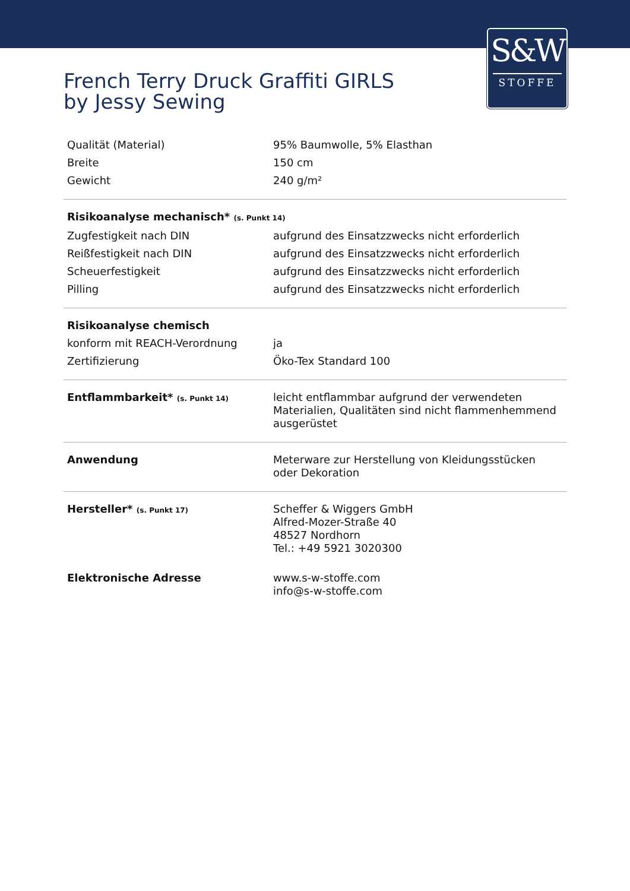S&W
STOFFE
French Terry Druck Graffiti GIRLS
by Jessy Sewing
| Qualität (Material) | 95% Baumwolle, 5% Elasthan |
| Breite | 150 cm |
| Gewicht | 240 g/m² |
| Risikoanalyse mechanisch* (s. Punkt 14) | |
| Zugfestigkeit nach DIN | aufgrund des Einsatzzwecks nicht erforderlich |
| Reißfestigkeit nach DIN | aufgrund des Einsatzzwecks nicht erforderlich |
| Scheuerfestigkeit | aufgrund des Einsatzzwecks nicht erforderlich |
| Pilling | aufgrund des Einsatzzwecks nicht erforderlich |
| Risikoanalyse chemisch | |
| konform mit REACH-Verordnung | ja |
| Zertifizierung | Öko-Tex Standard 100 |
| Entflammbarkeit* (s. Punkt 14) | leicht entflammbar aufgrund der verwendeten Materialien, Qualitäten sind nicht flammenhemmend ausgerüstet |
| Anwendung | Meterware zur Herstellung von Kleidungsstücken oder Dekoration |
| Hersteller* (s. Punkt 17) | Scheffer & Wiggers GmbH Alfred-Mozer-Straße 40 48527 Nordhorn Tel.: +49 5921 3020300 |
| Elektronische Adresse | www.s-w-stoffe.com info@s-w-stoffe.com |